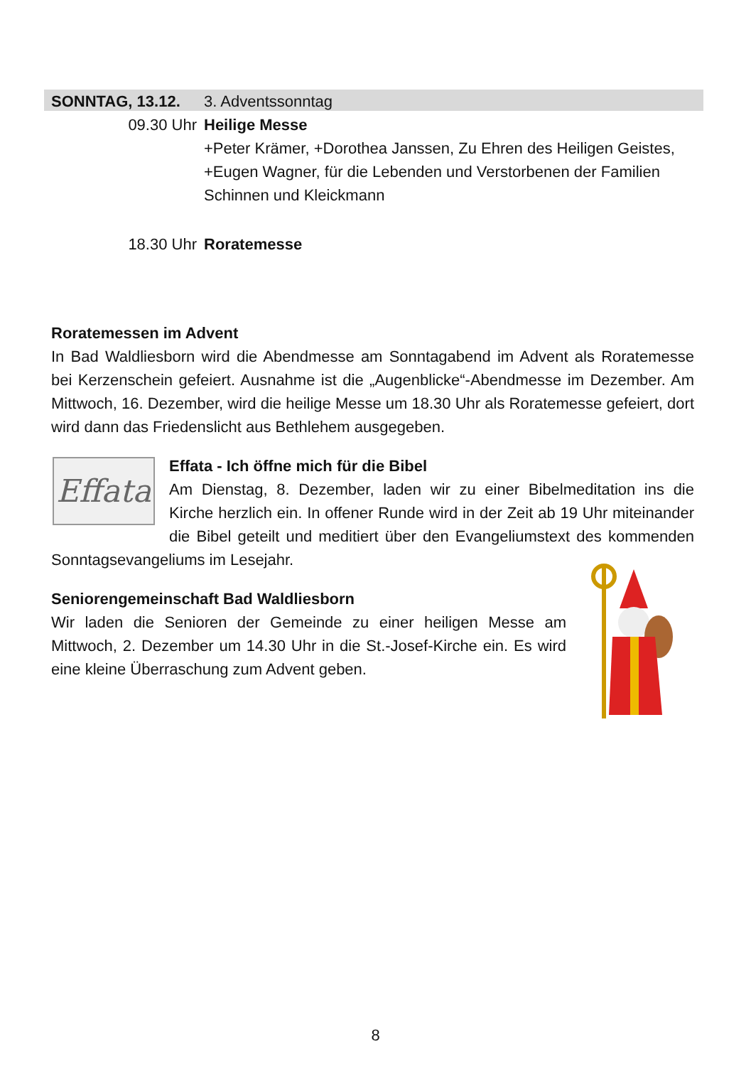SONNTAG, 13.12. 3. Adventssonntag
09.30 Uhr Heilige Messe
+Peter Krämer, +Dorothea Janssen, Zu Ehren des Heiligen Geistes, +Eugen Wagner, für die Lebenden und Verstorbenen der Familien Schinnen und Kleickmann
18.30 Uhr Roratemesse
Roratemessen im Advent
In Bad Waldliesborn wird die Abendmesse am Sonntagabend im Advent als Roratemesse bei Kerzenschein gefeiert. Ausnahme ist die „Augenblicke“-Abendmesse im Dezember. Am Mittwoch, 16. Dezember, wird die heilige Messe um 18.30 Uhr als Roratemesse gefeiert, dort wird dann das Friedenslicht aus Bethlehem ausgegeben.
Effata
Effata - Ich öffne mich für die Bibel
Am Dienstag, 8. Dezember, laden wir zu einer Bibelmeditation ins die Kirche herzlich ein. In offener Runde wird in der Zeit ab 19 Uhr miteinander die Bibel geteilt und meditiert über den Evangeliumstext des kommenden Sonntagsevangeliums im Lesejahr.
Seniorengemeinschaft Bad Waldliesborn
Wir laden die Senioren der Gemeinde zu einer heiligen Messe am Mittwoch, 2. Dezember um 14.30 Uhr in die St.-Josef-Kirche ein. Es wird eine kleine Überraschung zum Advent geben.
8